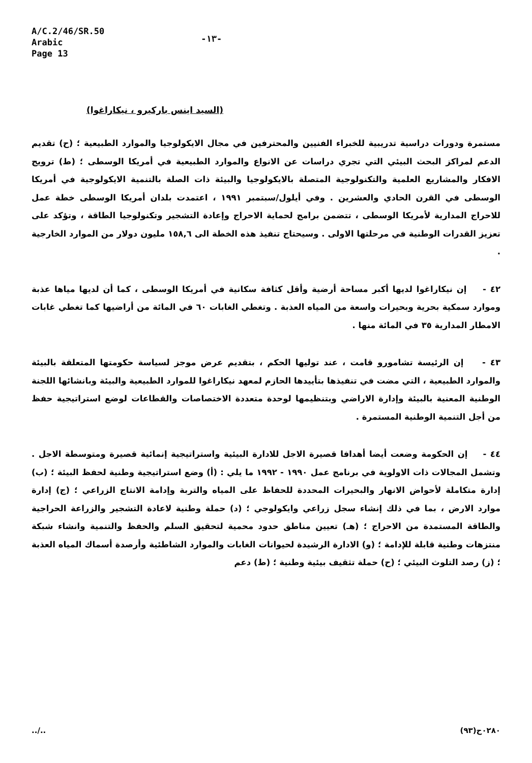A/C.2/46/SR.50
Arabic
Page 13
-١٣-
(السيد اينس باركيرو ، نيكاراغوا)
مستمرة ودورات دراسية تدريبية للخبراء الفنيين والمحترفين في مجال الايكولوجيا والموارد الطبيعية ؛ (ح) تقديم الدعم لمراكز البحث البيئي التي تجري دراسات عن الانواع والموارد الطبيعية في أمريكا الوسطى ؛ (ط) ترويج الافكار والمشاريع العلمية والتكنولوجية المتصلة بالايكولوجيا والبيئة ذات الصلة بالتنمية الايكولوجية في أمريكا الوسطى في القرن الحادي والعشرين . وفي أيلول/سبتمبر ١٩٩١ ، اعتمدت بلدان أمريكا الوسطى خطة عمل للاحراج المدارية لأمريكا الوسطى ، تتضمن برامج لحماية الاحراج وإعادة التشجير وتكنولوجيا الطاقة ، وتؤكد على تعزيز القدرات الوطنية في مرحلتها الاولى . وسيحتاج تنفيذ هذه الخطة الى ١٥٨,٦ مليون دولار من الموارد الخارجية .
٤٢ - إن نيكاراغوا لديها أكبر مساحة أرضية وأقل كثافة سكانية في أمريكا الوسطى ، كما أن لديها مياها عذبة وموارد سمكية بحرية وبحيرات واسعة من المياه العذبة . وتغطي الغابات ٦٠ في المائة من أراضيها كما تغطي غابات الامطار المدارية ٣٥ في المائة منها .
٤٣ - إن الرئيسة تشامورو قامت ، عند توليها الحكم ، بتقديم عرض موجز لسياسة حكومتها المتعلقة بالبيئة والموارد الطبيعية ، التي مضت في تنفيذها بتأييدها الحازم لمعهد نيكاراغوا للموارد الطبيعية والبيئة وبانشائها اللجنة الوطنية المعنية بالبيئة وإدارة الاراضي وبتنظيمها لوحدة متعددة الاختصاصات والقطاعات لوضع استراتيجية حفظ من أجل التنمية الوطنية المستمرة .
٤٤ - إن الحكومة وضعت أيضا أهدافا قصيرة الاجل للادارة البيئية واستراتيجية إنمائية قصيرة ومتوسطة الاجل . وتشمل المجالات ذات الاولوية في برنامج عمل ١٩٩٠ - ١٩٩٢ ما يلي : (أ) وضع استراتيجية وطنية لحفظ البيئة ؛ (ب) إدارة متكاملة لأحواض الانهار والبحيرات المحددة للحفاظ على المياه والتربة وإدامة الانتاج الزراعي ؛ (ج) إدارة موارد الارض ، بما في ذلك إنشاء سجل زراعي وايكولوجي ؛ (د) حملة وطنية لاعادة التشجير والزراعة الحراجية والطاقة المستمدة من الاحراج ؛ (هـ) تعيين مناطق حدود محمية لتحقيق السلم والحفظ والتنمية وانشاء شبكة منتزهات وطنية قابلة للإدامة ؛ (و) الادارة الرشيدة لحيوانات الغابات والموارد الشاطئية وأرصدة أسماك المياه العذبة ؛ (ز) رصد التلوث البيئي ؛ (ح) حملة تثقيف بيئية وطنية ؛ (ط) دعم
../.. ٠٢٨٠ح(٩٣)